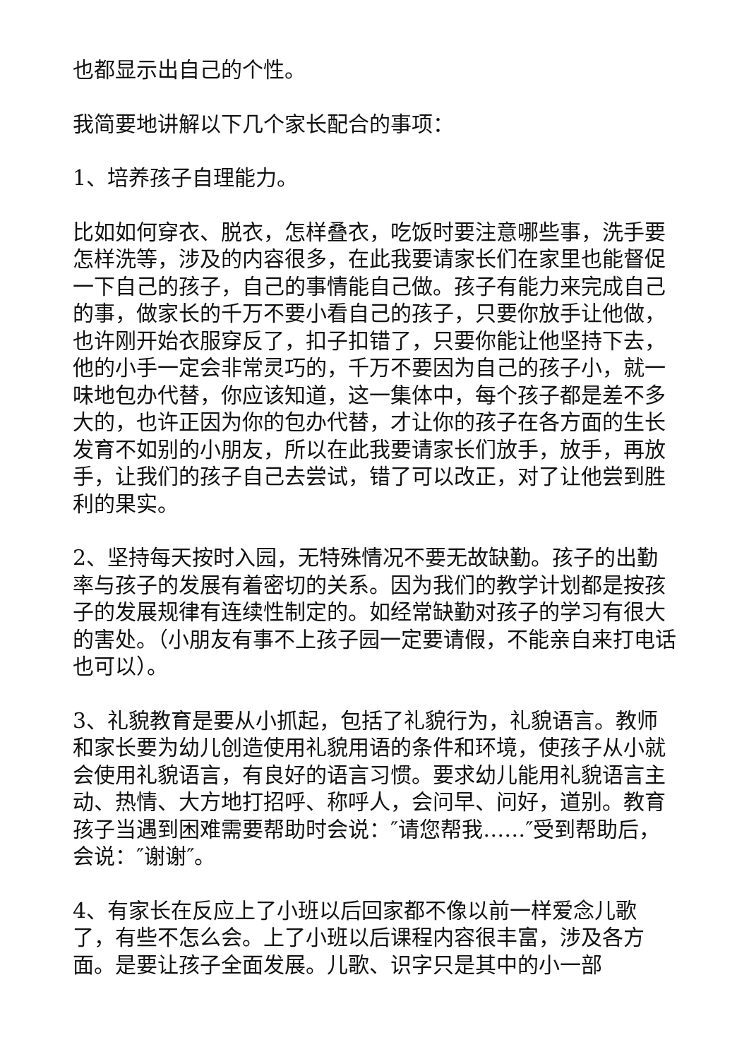也都显示出自己的个性。
我简要地讲解以下几个家长配合的事项：
1、培养孩子自理能力。
比如如何穿衣、脱衣，怎样叠衣，吃饭时要注意哪些事，洗手要怎样洗等，涉及的内容很多，在此我要请家长们在家里也能督促一下自己的孩子，自己的事情能自己做。孩子有能力来完成自己的事，做家长的千万不要小看自己的孩子，只要你放手让他做，也许刚开始衣服穿反了，扣子扣错了，只要你能让他坚持下去，他的小手一定会非常灵巧的，千万不要因为自己的孩子小，就一味地包办代替，你应该知道，这一集体中，每个孩子都是差不多大的，也许正因为你的包办代替，才让你的孩子在各方面的生长发育不如别的小朋友，所以在此我要请家长们放手，放手，再放手，让我们的孩子自己去尝试，错了可以改正，对了让他尝到胜利的果实。
2、坚持每天按时入园，无特殊情况不要无故缺勤。孩子的出勤率与孩子的发展有着密切的关系。因为我们的教学计划都是按孩子的发展规律有连续性制定的。如经常缺勤对孩子的学习有很大的害处。（小朋友有事不上孩子园一定要请假，不能亲自来打电话也可以）。
3、礼貌教育是要从小抓起，包括了礼貌行为，礼貌语言。教师和家长要为幼儿创造使用礼貌用语的条件和环境，使孩子从小就会使用礼貌语言，有良好的语言习惯。要求幼儿能用礼貌语言主动、热情、大方地打招呼、称呼人，会问早、问好，道别。教育孩子当遇到困难需要帮助时会说：″请您帮我……″受到帮助后，会说：″谢谢″。
4、有家长在反应上了小班以后回家都不像以前一样爱念儿歌了，有些不怎么会。上了小班以后课程内容很丰富，涉及各方面。是要让孩子全面发展。儿歌、识字只是其中的小一部